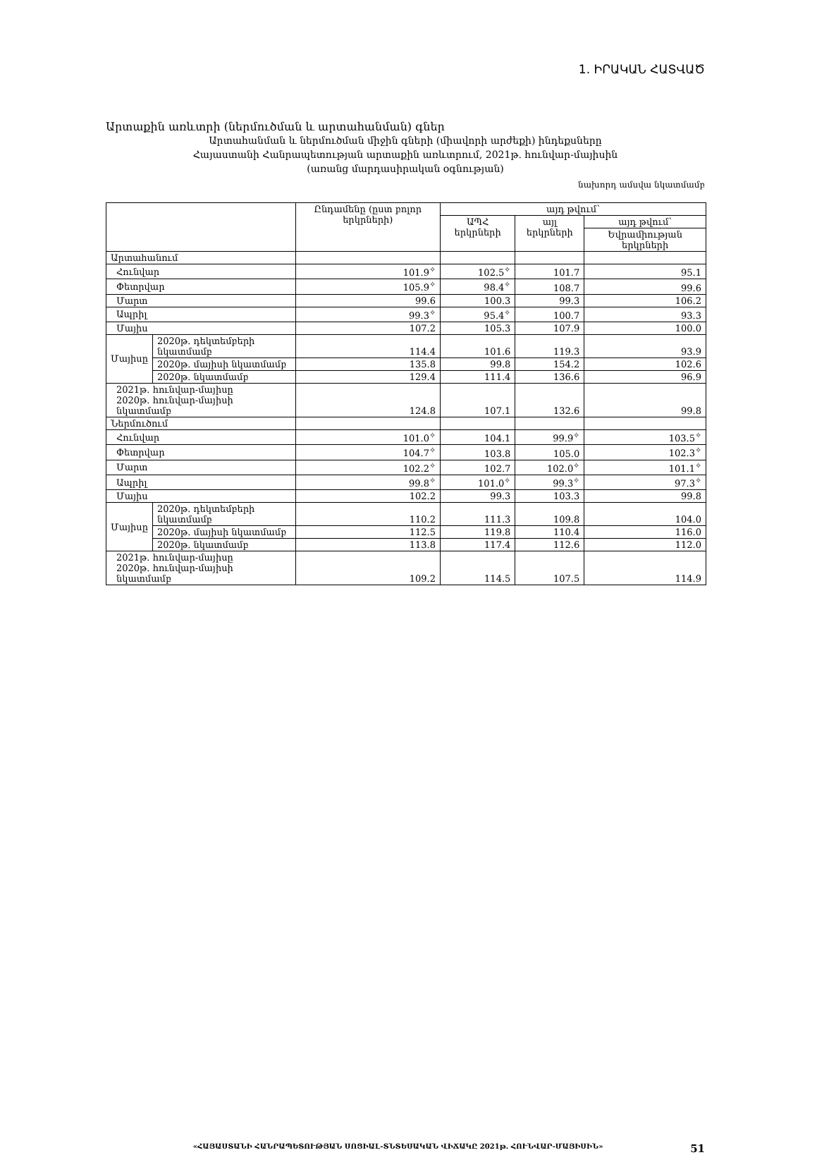1. ԻՐԱԿԱՆ ՀԱՏՎԱԾ
Արտաքին առևտրի (ներմուծման և արտահանման) գներ
Արտահանման և ներմուծման միջին գների (միավորի արժեքի) ինդեքսները
Հայաստանի Հանրապետության արտաքին առևտրում, 2021թ. հունվար-մայիսին
(առանց մարդասիրական օգնության)
նախորդ ամսվա նկատմամբ
| | | Ընդամենը (ըստ բոլոր երկրների) | այդ թվում՝ | | |
| --- | --- | --- | --- | --- | --- |
| | | | ԱՊՀ երկրների | այլ երկրների | այդ թվում՝ |
| | | | | | Եվրամիության երկրների |
| Արտահանում | | | | | |
| Հունվար | | 101.9<sup>✧</sup> | 102.5<sup>✧</sup> | 101.7 | 95.1 |
| Փետրվար | | 105.9<sup>✧</sup> | 98.4<sup>✧</sup> | 108.7 | 99.6 |
| Մարտ | | 99.6 | 100.3 | 99.3 | 106.2 |
| Ապրիլ | | 99.3<sup>✧</sup> | 95.4<sup>✧</sup> | 100.7 | 93.3 |
| Մայիս | | 107.2 | 105.3 | 107.9 | 100.0 |
| Մայիսը | 2020թ. դեկտեմբերի նկատմամբ | 114.4 | 101.6 | 119.3 | 93.9 |
| | 2020թ. մայիսի նկատմամբ | 135.8 | 99.8 | 154.2 | 102.6 |
| | 2020թ. նկատմամբ | 129.4 | 111.4 | 136.6 | 96.9 |
| 2021թ. հունվար-մայիսը 2020թ. հունվար-մայիսի նկատմամբ | | 124.8 | 107.1 | 132.6 | 99.8 |
| Ներմուծում | | | | | |
| Հունվար | | 101.0<sup>✧</sup> | 104.1 | 99.9<sup>✧</sup> | 103.5<sup>✧</sup> |
| Փետրվար | | 104.7<sup>✧</sup> | 103.8 | 105.0 | 102.3<sup>✧</sup> |
| Մարտ | | 102.2<sup>✧</sup> | 102.7 | 102.0<sup>✧</sup> | 101.1<sup>✧</sup> |
| Ապրիլ | | 99.8<sup>✧</sup> | 101.0<sup>✧</sup> | 99.3<sup>✧</sup> | 97.3<sup>✧</sup> |
| Մայիս | | 102.2 | 99.3 | 103.3 | 99.8 |
| Մայիսը | 2020թ. դեկտեմբերի նկատմամբ | 110.2 | 111.3 | 109.8 | 104.0 |
| | 2020թ. մայիսի նկատմամբ | 112.5 | 119.8 | 110.4 | 116.0 |
| | 2020թ. նկատմամբ | 113.8 | 117.4 | 112.6 | 112.0 |
| 2021թ. հունվար-մայիսը 2020թ. հունվար-մայիսի նկատմամբ | | 109.2 | 114.5 | 107.5 | 114.9 |
51 «ՀԱՅԱՍՏԱՆԻ ՀԱՆՐԱՊԵՏՈՒԹՅԱՆ ՍՈՑԻԱԼ-ՏՆՏԵՍԱԿԱՆ ՎԻՃԱԿԸ 2021թ. ՀՈՒՆՎԱՐ-ՄԱՅԻՍԻՆ»